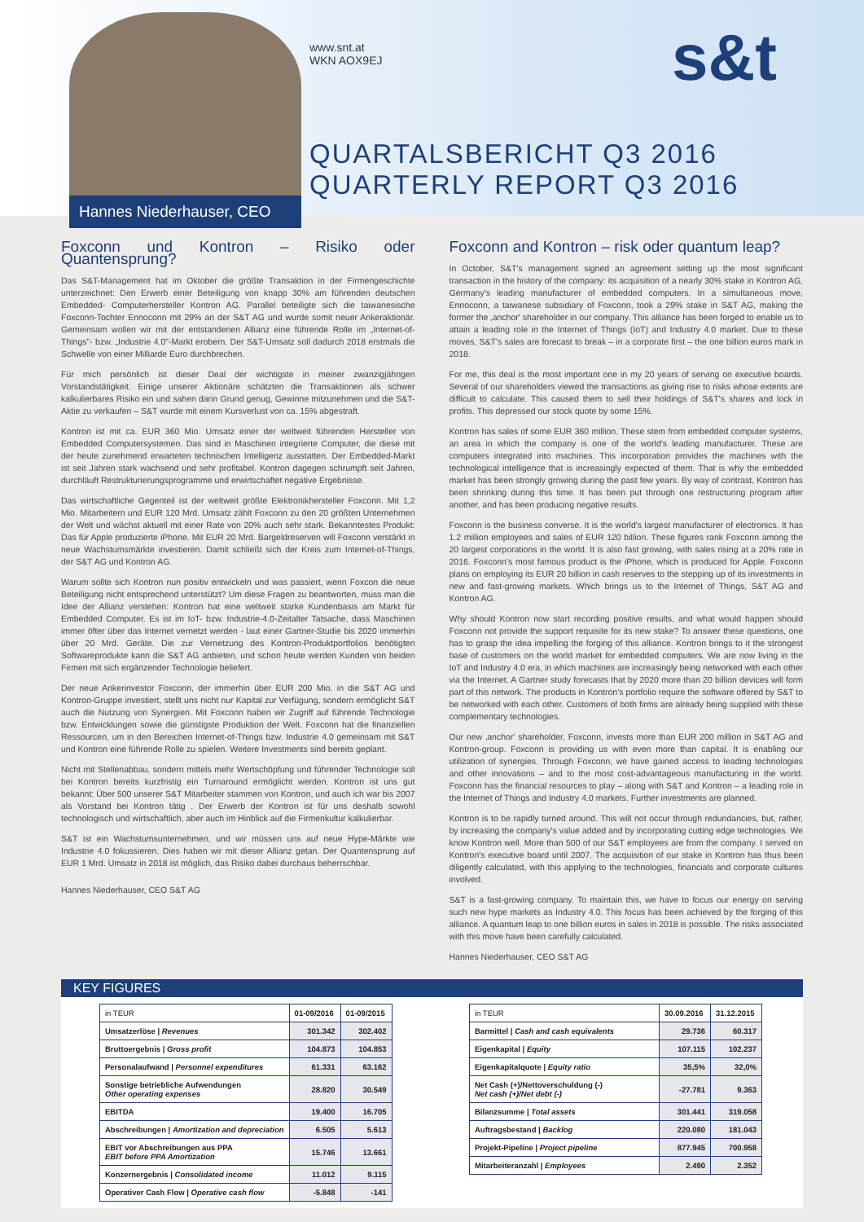Hannes Niederhauser, CEO
www.snt.at
WKN AOX9EJ
s&t
QUARTALSBERICHT Q3 2016
QUARTERLY REPORT Q3 2016
Foxconn und Kontron – Risiko oder Quantensprung?
Das S&T-Management hat im Oktober die größte Transaktion in der Firmengeschichte unterzeichnet: Den Erwerb einer Beteiligung von knapp 30% am führenden deutschen Embedded- Computerhersteller Kontron AG. Parallel beteiligte sich die taiwanesische Foxconn-Tochter Ennoconn mit 29% an der S&T AG und wurde somit neuer Ankeraktionär. Gemeinsam wollen wir mit der entstandenen Allianz eine führende Rolle im „Internet-of-Things"- bzw. „Industrie 4.0"-Markt erobern. Der S&T-Umsatz soll dadurch 2018 erstmals die Schwelle von einer Milliarde Euro durchbrechen.
Für mich persönlich ist dieser Deal der wichtigste in meiner zwanzigjährigen Vorstandstätigkeit. Einige unserer Aktionäre schätzten die Transaktionen als schwer kalkulierbares Risiko ein und sahen darin Grund genug, Gewinne mitzunehmen und die S&T-Aktie zu verkaufen – S&T wurde mit einem Kursverlust von ca. 15% abgestraft.
Kontron ist mit ca. EUR 360 Mio. Umsatz einer der weltweit führenden Hersteller von Embedded Computersystemen. Das sind in Maschinen integrierte Computer, die diese mit der heute zunehmend erwarteten technischen Intelligenz ausstatten. Der Embedded-Markt ist seit Jahren stark wachsend und sehr profitabel. Kontron dagegen schrumpft seit Jahren, durchläuft Restrukturierungsprogramme und erwirtschaftet negative Ergebnisse.
Das wirtschaftliche Gegenteil ist der weltweit größte Elektronikhersteller Foxconn. Mit 1,2 Mio. Mitarbeitern und EUR 120 Mrd. Umsatz zählt Foxconn zu den 20 größten Unternehmen der Welt und wächst aktuell mit einer Rate von 20% auch sehr stark. Bekanntestes Produkt: Das für Apple produzierte iPhone. Mit EUR 20 Mrd. Bargeldreserven will Foxconn verstärkt in neue Wachstumsmärkte investieren. Damit schließt sich der Kreis zum Internet-of-Things, der S&T AG und Kontron AG.
Warum sollte sich Kontron nun positiv entwickeln und was passiert, wenn Foxcon die neue Beteiligung nicht entsprechend unterstützt? Um diese Fragen zu beantworten, muss man die Idee der Allianz verstehen: Kontron hat eine weltweit starke Kundenbasis am Markt für Embedded Computer. Es ist im IoT- bzw. Industrie-4.0-Zeitalter Tatsache, dass Maschinen immer öfter über das Internet vernetzt werden - laut einer Gartner-Studie bis 2020 immerhin über 20 Mrd. Geräte. Die zur Vernetzung des Kontron-Produktportfolios benötigten Softwareprodukte kann die S&T AG anbieten, und schon heute werden Kunden von beiden Firmen mit sich ergänzender Technologie beliefert.
Der neue Ankerinvestor Foxconn, der immerhin über EUR 200 Mio. in die S&T AG und Kontron-Gruppe investiert, stellt uns nicht nur Kapital zur Verfügung, sondern ermöglicht S&T auch die Nutzung von Synergien. Mit Foxconn haben wir Zugriff auf führende Technologie bzw. Entwicklungen sowie die günstigste Produktion der Welt. Foxconn hat die finanziellen Ressourcen, um in den Bereichen Internet-of-Things bzw. Industrie 4.0 gemeinsam mit S&T und Kontron eine führende Rolle zu spielen. Weitere Investments sind bereits geplant.
Nicht mit Stellenabbau, sondern mittels mehr Wertschöpfung und führender Technologie soll bei Kontron bereits kurzfristig ein Turnaround ermöglicht werden. Kontron ist uns gut bekannt: Über 500 unserer S&T Mitarbeiter stammen von Kontron, und auch ich war bis 2007 als Vorstand bei Kontron tätig . Der Erwerb der Kontron ist für uns deshalb sowohl technologisch und wirtschaftlich, aber auch im Hinblick auf die Firmenkultur kalkulierbar.
S&T ist ein Wachstumsunternehmen, und wir müssen uns auf neue Hype-Märkte wie Industrie 4.0 fokussieren. Dies haben wir mit dieser Allianz getan. Der Quantensprung auf EUR 1 Mrd. Umsatz in 2018 ist möglich, das Risiko dabei durchaus beherrschbar.
Hannes Niederhauser, CEO S&T AG
Foxconn and Kontron – risk oder quantum leap?
In October, S&T's management signed an agreement setting up the most significant transaction in the history of the company: its acquisition of a nearly 30% stake in Kontron AG, Germany's leading manufacturer of embedded computers. In a simultaneous move, Ennoconn, a taiwanese subsidiary of Foxconn, took a 29% stake in S&T AG, making the former the ‚anchor' shareholder in our company. This alliance has been forged to enable us to attain a leading role in the Internet of Things (IoT) and Industry 4.0 market. Due to these moves, S&T's sales are forecast to break – in a corporate first – the one billion euros mark in 2018.
For me, this deal is the most important one in my 20 years of serving on executive boards. Several of our shareholders viewed the transactions as giving rise to risks whose extents are difficult to calculate. This caused them to sell their holdings of S&T's shares and lock in profits. This depressed our stock quote by some 15%.
Kontron has sales of some EUR 360 million. These stem from embedded computer systems, an area in which the company is one of the world's leading manufacturer. These are computers integrated into machines. This incorporation provides the machines with the technological intelligence that is increasingly expected of them. That is why the embedded market has been strongly growing during the past few years. By way of contrast, Kontron has been shrinking during this time. It has been put through one restructuring program after another, and has been producing negative results.
Foxconn is the business converse. It is the world's largest manufacturer of electronics. It has 1.2 million employees and sales of EUR 120 billion. These figures rank Foxconn among the 20 largest corporations in the world. It is also fast growing, with sales rising at a 20% rate in 2016. Foxconn's most famous product is the iPhone, which is produced for Apple. Foxconn plans on employing its EUR 20 billion in cash reserves to the stepping up of its investments in new and fast-growing markets. Which brings us to the Internet of Things, S&T AG and Kontron AG.
Why should Kontron now start recording positive results, and what would happen should Foxconn not provide the support requisite for its new stake? To answer these questions, one has to grasp the idea impelling the forging of this alliance. Kontron brings to it the strongest base of customers on the world market for embedded computers. We are now living in the IoT and Industry 4.0 era, in which machines are increasingly being networked with each other via the Internet. A Gartner study forecasts that by 2020 more than 20 billion devices will form part of this network. The products in Kontron's portfolio require the software offered by S&T to be networked with each other. Customers of both firms are already being supplied with these complementary technologies.
Our new ‚anchor' shareholder, Foxconn, invests more than EUR 200 million in S&T AG and Kontron-group. Foxconn is providing us with even more than capital. It is enabling our utilization of synergies. Through Foxconn, we have gained access to leading technologies and other innovations – and to the most cost-advantageous manufacturing in the world. Foxconn has the financial resources to play – along with S&T and Kontron – a leading role in the Internet of Things and Industry 4.0 markets. Further investments are planned.
Kontron is to be rapidly turned around. This will not occur through redundancies, but, rather, by increasing the company's value added and by incorporating cutting edge technologies. We know Kontron well. More than 500 of our S&T employees are from the company. I served on Kontron's executive board until 2007. The acquisition of our stake in Kontron has thus been diligently calculated, with this applying to the technologies, financials and corporate cultures involved.
S&T is a fast-growing company. To maintain this, we have to focus our energy on serving such new hype markets as Industry 4.0. This focus has been achieved by the forging of this alliance. A quantum leap to one billion euros in sales in 2018 is possible. The risks associated with this move have been carefully calculated.
Hannes Niederhauser, CEO S&T AG
KEY FIGURES
| in TEUR | 01-09/2016 | 01-09/2015 |
| --- | --- | --- |
| Umsatzerlöse / Revenues | 301.342 | 302.402 |
| Bruttoergebnis / Gross profit | 104.873 | 104.853 |
| Personalaufwand / Personnel expenditures | 61.331 | 63.162 |
| Sonstige betriebliche Aufwendungen Other operating expenses | 28.820 | 30.549 |
| EBITDA | 19.400 | 16.705 |
| Abschreibungen / Amortization and depreciation | 6.505 | 5.613 |
| EBIT vor Abschreibungen aus PPA EBIT before PPA Amortization | 15.746 | 13.661 |
| Konzernergebnis / Consolidated income | 11.012 | 9.115 |
| Operativer Cash Flow / Operative cash flow | -5.848 | -141 |
| in TEUR | 30.09.2016 | 31.12.2015 |
| --- | --- | --- |
| Barmittel / Cash and cash equivalents | 29.736 | 60.317 |
| Eigenkapital / Equity | 107.115 | 102.237 |
| Eigenkapitalquote / Equity ratio | 35,5% | 32,0% |
| Net Cash (+)/Nettoverschuldung (-) Net cash (+)/Net debt (-) | -27.781 | 9.363 |
| Bilanzsumme / Total assets | 301.441 | 319.058 |
| Auftragsbestand / Backlog | 220.080 | 181.043 |
| Projekt-Pipeline / Project pipeline | 877.945 | 700.958 |
| Mitarbeiteranzahl / Employees | 2.490 | 2.352 |